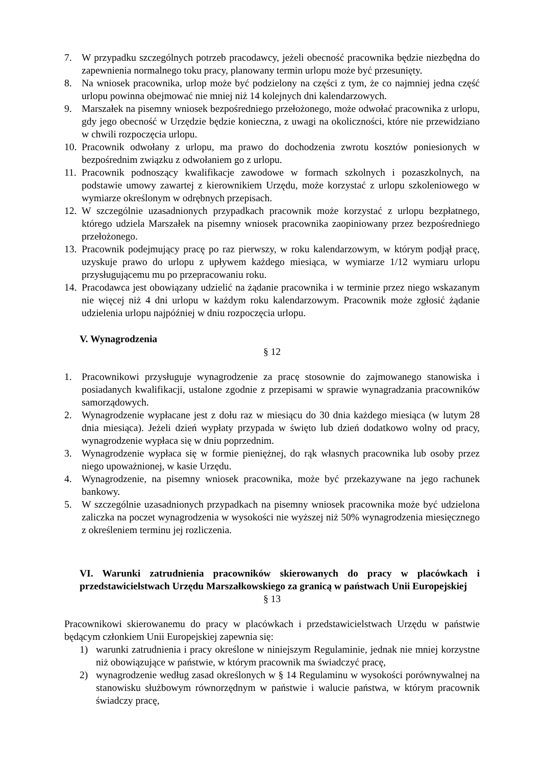7. W przypadku szczególnych potrzeb pracodawcy, jeżeli obecność pracownika będzie niezbędna do zapewnienia normalnego toku pracy, planowany termin urlopu może być przesunięty.
8. Na wniosek pracownika, urlop może być podzielony na części z tym, że co najmniej jedna część urlopu powinna obejmować nie mniej niż 14 kolejnych dni kalendarzowych.
9. Marszałek na pisemny wniosek bezpośredniego przełożonego, może odwołać pracownika z urlopu, gdy jego obecność w Urzędzie będzie konieczna, z uwagi na okoliczności, które nie przewidziano w chwili rozpoczęcia urlopu.
10. Pracownik odwołany z urlopu, ma prawo do dochodzenia zwrotu kosztów poniesionych w bezpośrednim związku z odwołaniem go z urlopu.
11. Pracownik podnoszący kwalifikacje zawodowe w formach szkolnych i pozaszkolnych, na podstawie umowy zawartej z kierownikiem Urzędu, może korzystać z urlopu szkoleniowego w wymiarze określonym w odrębnych przepisach.
12. W szczególnie uzasadnionych przypadkach pracownik może korzystać z urlopu bezpłatnego, którego udziela Marszałek na pisemny wniosek pracownika zaopiniowany przez bezpośredniego przełożonego.
13. Pracownik podejmujący pracę po raz pierwszy, w roku kalendarzowym, w którym podjął pracę, uzyskuje prawo do urlopu z upływem każdego miesiąca, w wymiarze 1/12 wymiaru urlopu przysługującemu mu po przepracowaniu roku.
14. Pracodawca jest obowiązany udzielić na żądanie pracownika i w terminie przez niego wskazanym nie więcej niż 4 dni urlopu w każdym roku kalendarzowym. Pracownik może zgłosić żądanie udzielenia urlopu najpóźniej w dniu rozpoczęcia urlopu.
V. Wynagrodzenia
§ 12
1. Pracownikowi przysługuje wynagrodzenie za pracę stosownie do zajmowanego stanowiska i posiadanych kwalifikacji, ustalone zgodnie z przepisami w sprawie wynagradzania pracowników samorządowych.
2. Wynagrodzenie wypłacane jest z dołu raz w miesiącu do 30 dnia każdego miesiąca (w lutym 28 dnia miesiąca). Jeżeli dzień wypłaty przypada w święto lub dzień dodatkowo wolny od pracy, wynagrodzenie wypłaca się w dniu poprzednim.
3. Wynagrodzenie wypłaca się w formie pieniężnej, do rąk własnych pracownika lub osoby przez niego upoważnionej, w kasie Urzędu.
4. Wynagrodzenie, na pisemny wniosek pracownika, może być przekazywane na jego rachunek bankowy.
5. W szczególnie uzasadnionych przypadkach na pisemny wniosek pracownika może być udzielona zaliczka na poczet wynagrodzenia w wysokości nie wyższej niż 50% wynagrodzenia miesięcznego z określeniem terminu jej rozliczenia.
VI. Warunki zatrudnienia pracowników skierowanych do pracy w placówkach i przedstawicielstwach Urzędu Marszałkowskiego za granicą w państwach Unii Europejskiej
§ 13
Pracownikowi skierowanemu do pracy w placówkach i przedstawicielstwach Urzędu w państwie będącym członkiem Unii Europejskiej zapewnia się:
1) warunki zatrudnienia i pracy określone w niniejszym Regulaminie, jednak nie mniej korzystne niż obowiązujące w państwie, w którym pracownik ma świadczyć pracę,
2) wynagrodzenie według zasad określonych w § 14 Regulaminu w wysokości porównywalnej na stanowisku służbowym równorzędnym w państwie i walucie państwa, w którym pracownik świadczy pracę,